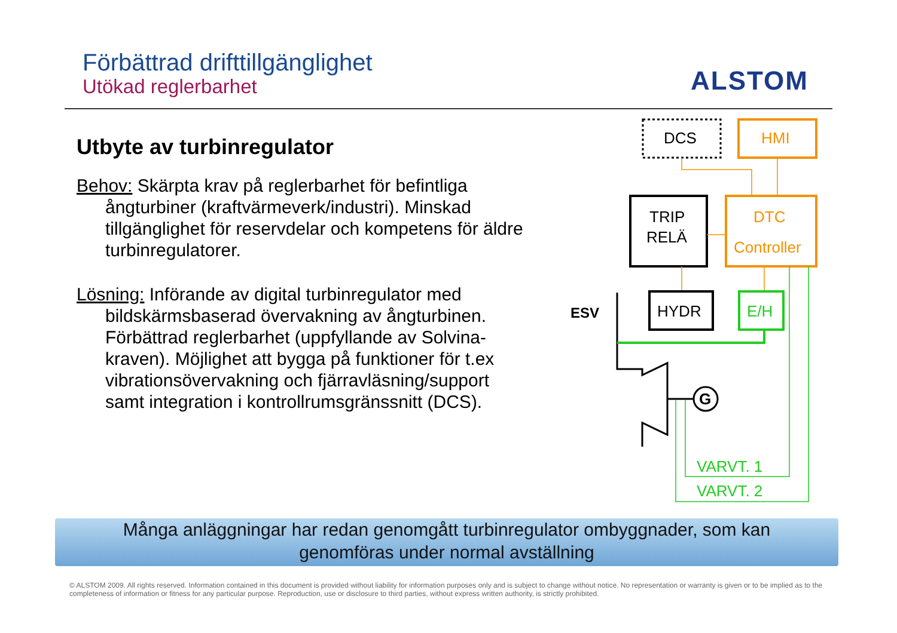Förbättrad drifttillgänglighet
Utökad reglerbarhet
ALSTOM
Utbyte av turbinregulator
Behov: Skärpta krav på reglerbarhet för befintliga ångturbiner (kraftvärmeverk/industri). Minskad tillgänglighet för reservdelar och kompetens för äldre turbinregulatorer.
Lösning: Införande av digital turbinregulator med bildskärmsbaserad övervakning av ångturbinen. Förbättrad reglerbarhet (uppfyllande av Solvina-kraven). Möjlighet att bygga på funktioner för t.ex vibrationsövervakning och fjärravläsning/support samt integration i kontrollrumsgränssnitt (DCS).
DCS
HMI
TRIP
RELÄ
DTC
Controller
HYDR
E/H
ESV
G
VARVT. 1
VARVT. 2
Många anläggningar har redan genomgått turbinregulator ombyggnader, som kan
genomföras under normal avställning
© ALSTOM 2009. All rights reserved. Information contained in this document is provided without liability for information purposes only and is subject to change without notice. No representation or warranty is given or to be implied as to the completeness of information or fitness for any particular purpose. Reproduction, use or disclosure to third parties, without express written authority, is strictly prohibited.